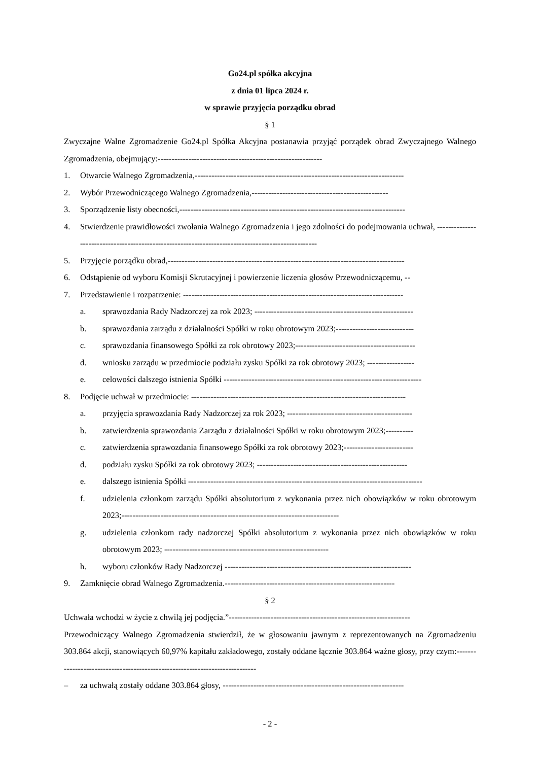Go24.pl spółka akcyjna
z dnia 01 lipca 2024 r.
w sprawie przyjęcia porządku obrad
§ 1
Zwyczajne Walne Zgromadzenie Go24.pl Spółka Akcyjna postanawia przyjąć porządek obrad Zwyczajnego Walnego Zgromadzenia, obejmujący:-----------------------------------------------------------
1. Otwarcie Walnego Zgromadzenia,---------------------------------------------------------------------------
2. Wybór Przewodniczącego Walnego Zgromadzenia,-------------------------------------------------
3. Sporządzenie listy obecności,---------------------------------------------------------------------------------
4. Stwierdzenie prawidłowości zwołania Walnego Zgromadzenia i jego zdolności do podejmowania uchwał, ---------------------------------------------------------------------------------------------------
5. Przyjęcie porządku obrad,-------------------------------------------------------------------------------------
6. Odstąpienie od wyboru Komisji Skrutacyjnej i powierzenie liczenia głosów Przewodniczącemu, --
7. Przedstawienie i rozpatrzenie: -------------------------------------------------------------------------------
a. sprawozdania Rady Nadzorczej za rok 2023; ---------------------------------------------------------
b. sprawozdania zarządu z działalności Spółki w roku obrotowym 2023;----------------------------
c. sprawozdania finansowego Spółki za rok obrotowy 2023;-------------------------------------------
d. wniosku zarządu w przedmiocie podziału zysku Spółki za rok obrotowy 2023; -----------------
e. celowości dalszego istnienia Spółki -----------------------------------------------------------------------
8. Podjęcie uchwał w przedmiocie: -----------------------------------------------------------------------------
a. przyjęcia sprawozdania Rady Nadzorczej za rok 2023; ---------------------------------------------
b. zatwierdzenia sprawozdania Zarządu z działalności Spółki w roku obrotowym 2023;----------
c. zatwierdzenia sprawozdania finansowego Spółki za rok obrotowy 2023;-------------------------
d. podziału zysku Spółki za rok obrotowy 2023; ------------------------------------------------------
e. dalszego istnienia Spółki ------------------------------------------------------------------------------------
f. udzielenia członkom zarządu Spółki absolutorium z wykonania przez nich obowiązków w roku obrotowym 2023;------------------------------------------------------------------------------
g. udzielenia członkom rady nadzorczej Spółki absolutorium z wykonania przez nich obowiązków w roku obrotowym 2023; -----------------------------------------------------------
h. wyboru członków Rady Nadzorczej -------------------------------------------------------------------
9. Zamknięcie obrad Walnego Zgromadzenia.-------------------------------------------------------------
§ 2
Uchwała wchodzi w życie z chwilą jej podjęcia.”-----------------------------------------------------------------
Przewodniczący Walnego Zgromadzenia stwierdził, że w głosowaniu jawnym z reprezentowanych na Zgromadzeniu 303.864 akcji, stanowiących 60,97% kapitału zakładowego, zostały oddane łącznie 303.864 ważne głosy, przy czym:----------------------------------------------------------------------------
– za uchwałą zostały oddane 303.864 głosy, -----------------------------------------------------------------
- 2 -